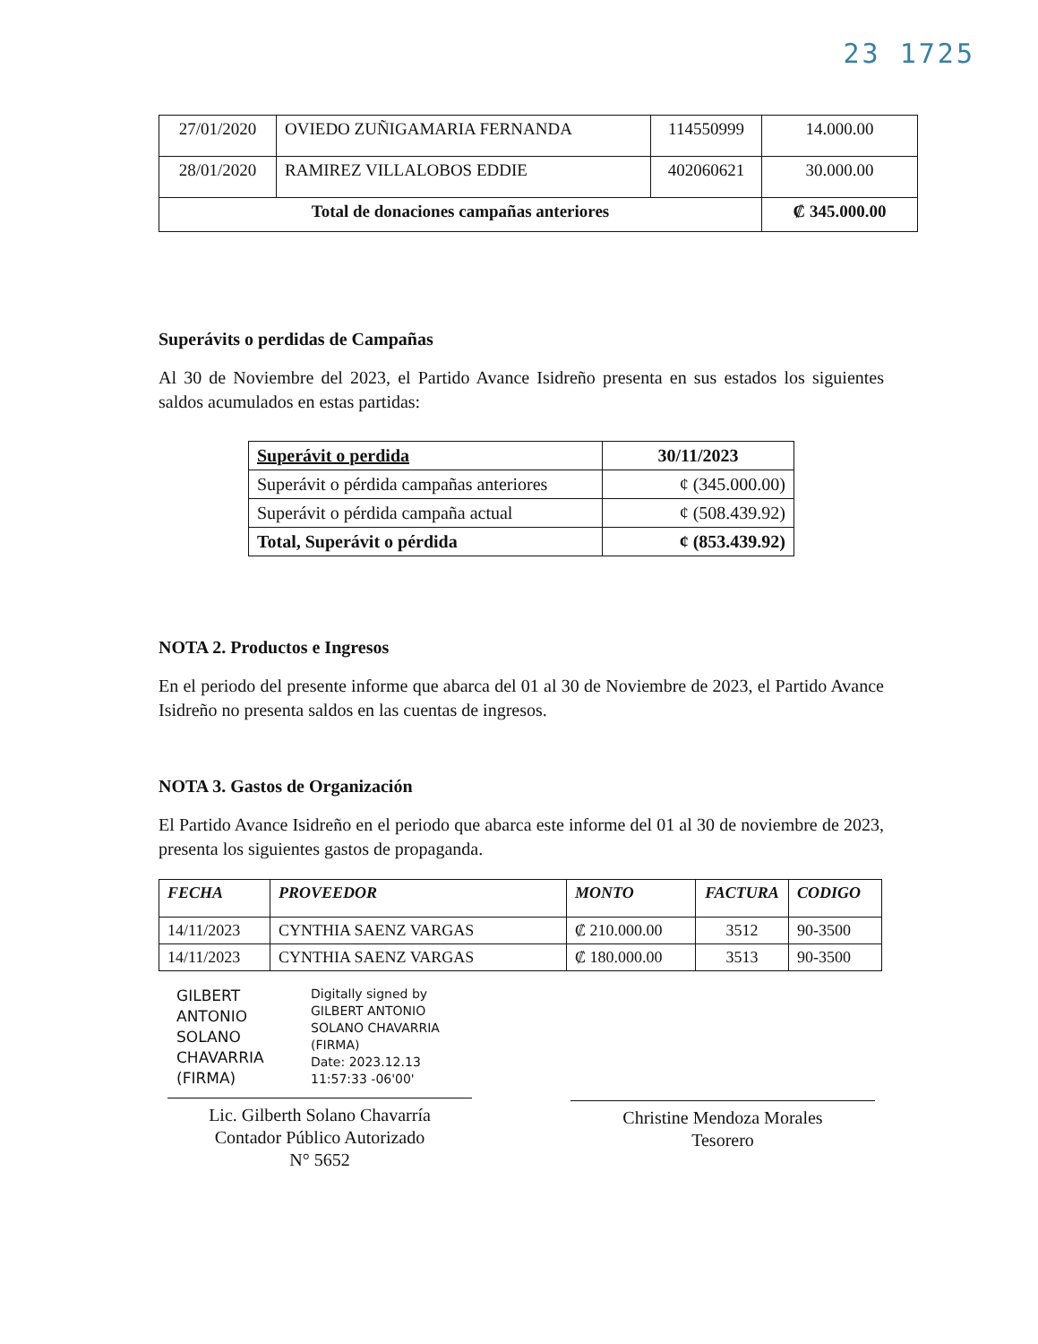23 1725
| 27/01/2020 | OVIEDO ZUÑIGAMARIA FERNANDA | 114550999 | 14.000.00 |
| 28/01/2020 | RAMIREZ VILLALOBOS EDDIE | 402060621 | 30.000.00 |
| Total de donaciones campañas anteriores | | | ₡ 345.000.00 |
Superávits o perdidas de Campañas
Al 30 de Noviembre del 2023, el Partido Avance Isidreño presenta en sus estados los siguientes saldos acumulados en estas partidas:
| Superávit o perdida | 30/11/2023 |
| --- | --- |
| Superávit o pérdida campañas anteriores | ¢ (345.000.00) |
| Superávit o pérdida campaña actual | ¢ (508.439.92) |
| Total, Superávit o pérdida | ¢ (853.439.92) |
NOTA 2. Productos e Ingresos
En el periodo del presente informe que abarca del 01 al 30 de Noviembre de 2023, el Partido Avance Isidreño no presenta saldos en las cuentas de ingresos.
NOTA 3. Gastos de Organización
El Partido Avance Isidreño en el periodo que abarca este informe del 01 al 30 de noviembre de 2023, presenta los siguientes gastos de propaganda.
| FECHA | PROVEEDOR | MONTO | FACTURA | CODIGO |
| --- | --- | --- | --- | --- |
| 14/11/2023 | CYNTHIA SAENZ VARGAS | ₡ 210.000.00 | 3512 | 90-3500 |
| 14/11/2023 | CYNTHIA SAENZ VARGAS | ₡ 180.000.00 | 3513 | 90-3500 |
GILBERT
ANTONIO
SOLANO
CHAVARRIA
(FIRMA)
Digitally signed by
GILBERT ANTONIO
SOLANO CHAVARRIA
(FIRMA)
Date: 2023.12.13
11:57:33 -06'00'
Lic. Gilberth Solano Chavarría
Contador Público Autorizado
N° 5652
Christine Mendoza Morales
Tesorero